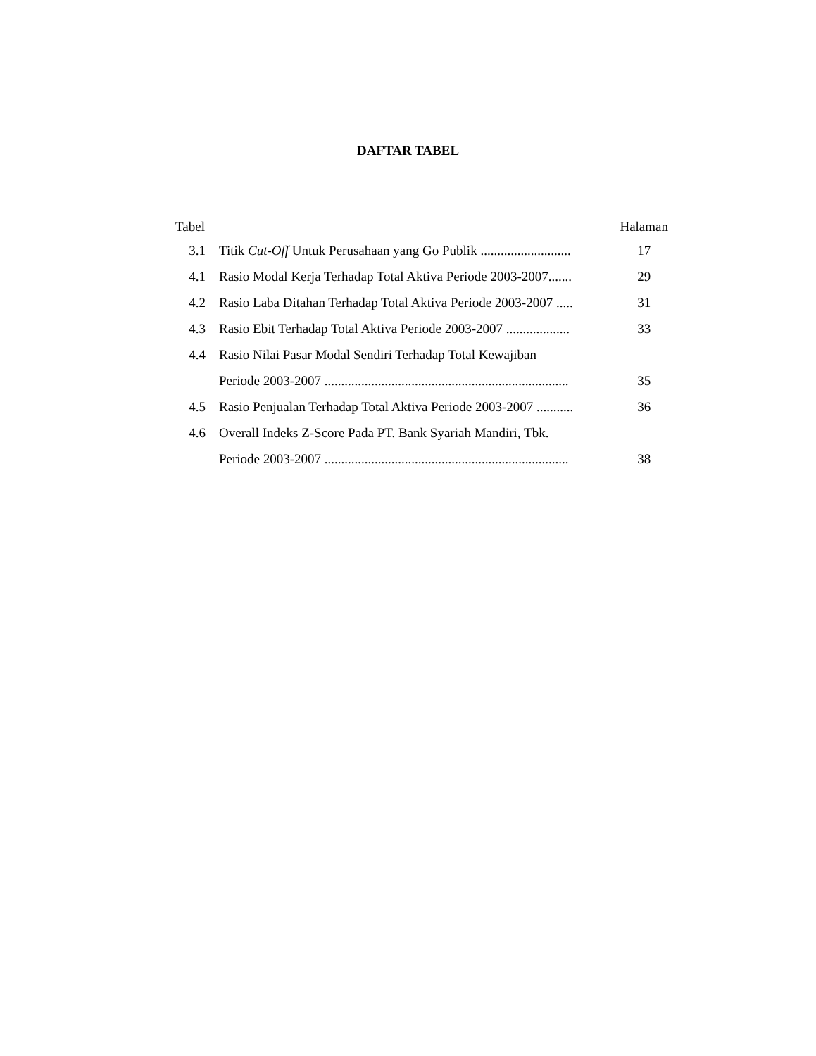DAFTAR TABEL
| Tabel | | Halaman |
| 3.1 | Titik Cut-Off Untuk Perusahaan yang Go Publik ........................... | 17 |
| 4.1 | Rasio Modal Kerja Terhadap Total Aktiva Periode 2003-2007....... | 29 |
| 4.2 | Rasio Laba Ditahan Terhadap Total Aktiva Periode 2003-2007 ..... | 31 |
| 4.3 | Rasio Ebit Terhadap Total Aktiva Periode 2003-2007 ................... | 33 |
| 4.4 | Rasio Nilai Pasar Modal Sendiri Terhadap Total Kewajiban | |
| | Periode 2003-2007 ......................................................................... | 35 |
| 4.5 | Rasio Penjualan Terhadap Total Aktiva Periode 2003-2007 ........... | 36 |
| 4.6 | Overall Indeks Z-Score Pada PT. Bank Syariah Mandiri, Tbk. | |
| | Periode 2003-2007 ......................................................................... | 38 |